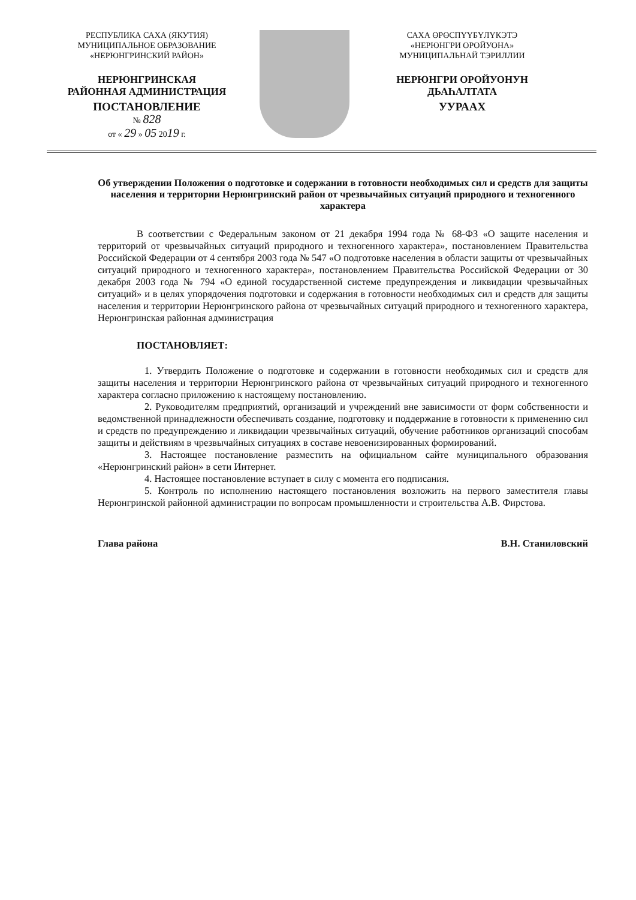РЕСПУБЛИКА САХА (ЯКУТИЯ)
МУНИЦИПАЛЬНОЕ ОБРАЗОВАНИЕ
«НЕРЮНГРИНСКИЙ РАЙОН»
НЕРЮНГРИНСКАЯ
РАЙОННАЯ АДМИНИСТРАЦИЯ
ПОСТАНОВЛЕНИЕ
№ 828
от « 29 » 05 2019 г.
САХА ӨРӨСПҮҮБҮЛҮКЭТЭ
«НЕРЮНГРИ ОРОЙУОНА»
МУНИЦИПАЛЬНАЙ ТЭРИЛЛИИ
НЕРЮНГРИ ОРОЙУОНУН
ДЬАҺАЛТАТА
УУРААХ
Об утверждении Положения о подготовке и содержании в готовности необходимых сил и средств для защиты населения и территории Нерюнгринский район от чрезвычайных ситуаций природного и техногенного характера
В соответствии с Федеральным законом от 21 декабря 1994 года № 68-ФЗ «О защите населения и территорий от чрезвычайных ситуаций природного и техногенного характера», постановлением Правительства Российской Федерации от 4 сентября 2003 года № 547 «О подготовке населения в области защиты от чрезвычайных ситуаций природного и техногенного характера», постановлением Правительства Российской Федерации от 30 декабря 2003 года № 794 «О единой государственной системе предупреждения и ликвидации чрезвычайных ситуаций» и в целях упорядочения подготовки и содержания в готовности необходимых сил и средств для защиты населения и территории Нерюнгринского района от чрезвычайных ситуаций природного и техногенного характера, Нерюнгринская районная администрация
ПОСТАНОВЛЯЕТ:
1. Утвердить Положение о подготовке и содержании в готовности необходимых сил и средств для защиты населения и территории Нерюнгринского района от чрезвычайных ситуаций природного и техногенного характера согласно приложению к настоящему постановлению.
2. Руководителям предприятий, организаций и учреждений вне зависимости от форм собственности и ведомственной принадлежности обеспечивать создание, подготовку и поддержание в готовности к применению сил и средств по предупреждению и ликвидации чрезвычайных ситуаций, обучение работников организаций способам защиты и действиям в чрезвычайных ситуациях в составе невоенизированных формирований.
3. Настоящее постановление разместить на официальном сайте муниципального образования «Нерюнгринский район» в сети Интернет.
4. Настоящее постановление вступает в силу с момента его подписания.
5. Контроль по исполнению настоящего постановления возложить на первого заместителя главы Нерюнгринской районной администрации по вопросам промышленности и строительства А.В. Фирстова.
Глава района В.Н. Станиловский